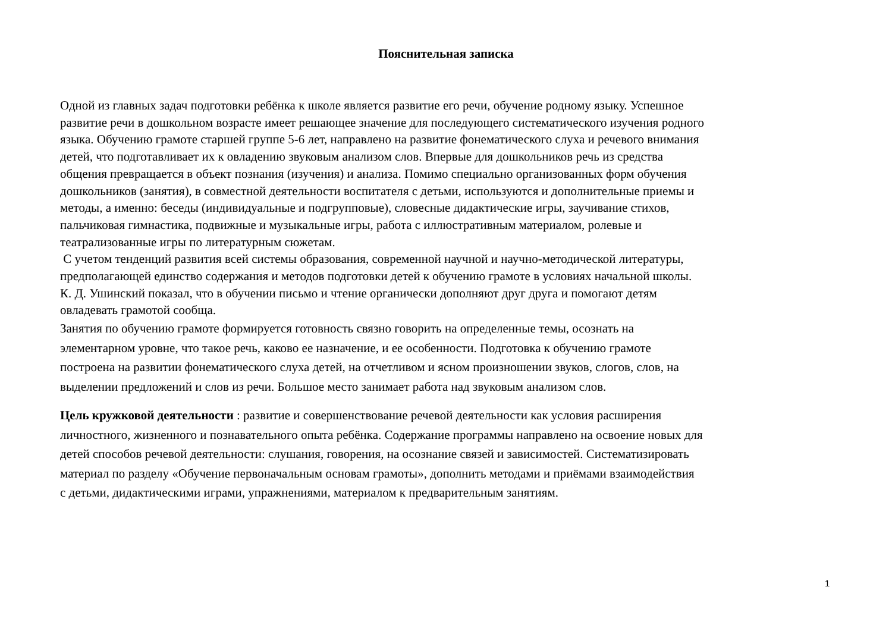Пояснительная записка
Одной из главных задач подготовки ребёнка к школе является развитие его речи, обучение родному языку. Успешное
развитие речи в дошкольном возрасте имеет решающее значение для последующего систематического изучения родного
языка. Обучению грамоте старшей группе 5-6 лет, направлено на развитие фонематического слуха и речевого внимания
детей, что подготавливает их к овладению звуковым анализом слов. Впервые для дошкольников речь из средства
общения превращается в объект познания (изучения) и анализа. Помимо специально организованных форм обучения
дошкольников (занятия), в совместной деятельности воспитателя с детьми, используются и дополнительные приемы и
методы, а именно: беседы (индивидуальные и подгрупповые), словесные дидактические игры, заучивание стихов,
пальчиковая гимнастика, подвижные и музыкальные игры, работа с иллюстративным материалом, ролевые и
театрализованные игры по литературным сюжетам.
С учетом тенденций развития всей системы образования, современной научной и научно-методической литературы,
предполагающей единство содержания и методов подготовки детей к обучению грамоте в условиях начальной школы.
К. Д. Ушинский показал, что в обучении письмо и чтение органически дополняют друг друга и помогают детям
овладевать грамотой сообща.
Занятия по обучению грамоте формируется готовность связно говорить на определенные темы, осознать на
элементарном уровне, что такое речь, каково ее назначение, и ее особенности. Подготовка к обучению грамоте
построена на развитии фонематического слуха детей, на отчетливом и ясном произношении звуков, слогов, слов, на
выделении предложений и слов из речи. Большое место занимает работа над звуковым анализом слов.
Цель кружковой деятельности : развитие и совершенствование речевой деятельности как условия расширения
личностного, жизненного и познавательного опыта ребёнка. Содержание программы направлено на освоение новых для
детей способов речевой деятельности: слушания, говорения, на осознание связей и зависимостей. Систематизировать
материал по разделу «Обучение первоначальным основам грамоты», дополнить методами и приёмами взаимодействия
с детьми, дидактическими играми, упражнениями, материалом к предварительным занятиям.
1